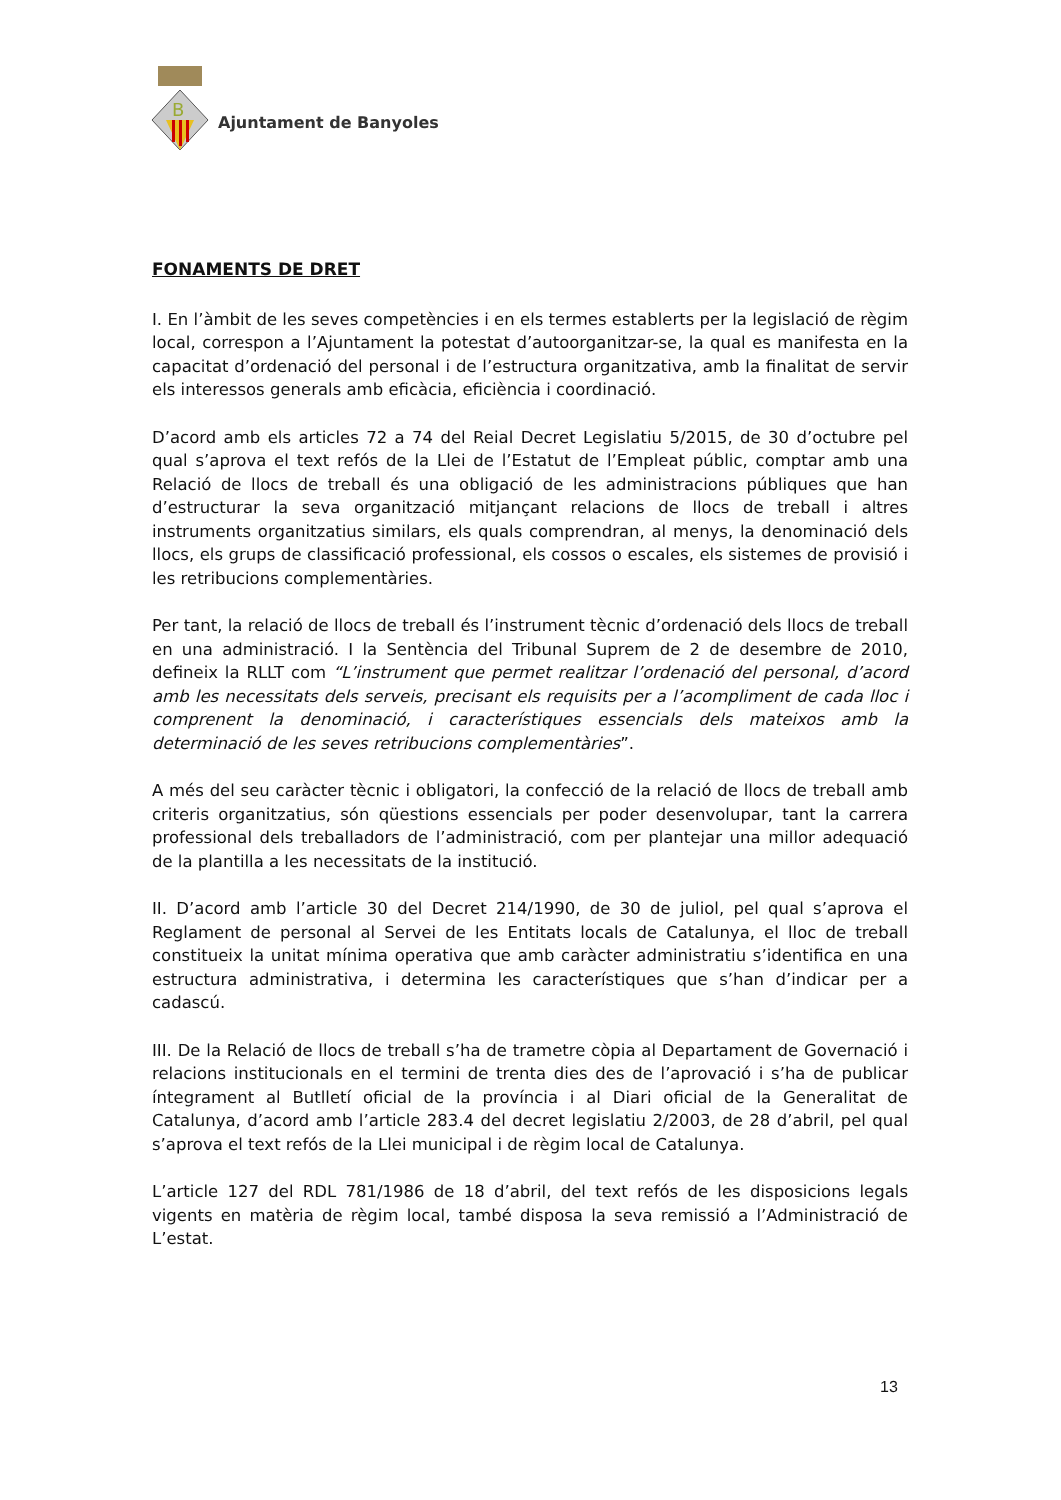B
Ajuntament de Banyoles
FONAMENTS DE DRET
I. En l’àmbit de les seves competències i en els termes establerts per la legislació de règim local, correspon a l’Ajuntament la potestat d’autoorganitzar-se, la qual es manifesta en la capacitat d’ordenació del personal i de l’estructura organitzativa, amb la finalitat de servir els interessos generals amb eficàcia, eficiència i coordinació.
D’acord amb els articles 72 a 74 del Reial Decret Legislatiu 5/2015, de 30 d’octubre pel qual s’aprova el text refós de la Llei de l’Estatut de l’Empleat públic, comptar amb una Relació de llocs de treball és una obligació de les administracions públiques que han d’estructurar la seva organització mitjançant relacions de llocs de treball i altres instruments organitzatius similars, els quals comprendran, al menys, la denominació dels llocs, els grups de classificació professional, els cossos o escales, els sistemes de provisió i les retribucions complementàries.
Per tant, la relació de llocs de treball és l’instrument tècnic d’ordenació dels llocs de treball en una administració. I la Sentència del Tribunal Suprem de 2 de desembre de 2010, defineix la RLLT com “L’instrument que permet realitzar l’ordenació del personal, d’acord amb les necessitats dels serveis, precisant els requisits per a l’acompliment de cada lloc i comprenent la denominació, i característiques essencials dels mateixos amb la determinació de les seves retribucions complementàries”.
A més del seu caràcter tècnic i obligatori, la confecció de la relació de llocs de treball amb criteris organitzatius, són qüestions essencials per poder desenvolupar, tant la carrera professional dels treballadors de l’administració, com per plantejar una millor adequació de la plantilla a les necessitats de la institució.
II. D’acord amb l’article 30 del Decret 214/1990, de 30 de juliol, pel qual s’aprova el Reglament de personal al Servei de les Entitats locals de Catalunya, el lloc de treball constitueix la unitat mínima operativa que amb caràcter administratiu s’identifica en una estructura administrativa, i determina les característiques que s’han d’indicar per a cadascú.
III. De la Relació de llocs de treball s’ha de trametre còpia al Departament de Governació i relacions institucionals en el termini de trenta dies des de l’aprovació i s’ha de publicar íntegrament al Butlletí oficial de la província i al Diari oficial de la Generalitat de Catalunya, d’acord amb l’article 283.4 del decret legislatiu 2/2003, de 28 d’abril, pel qual s’aprova el text refós de la Llei municipal i de règim local de Catalunya.
L’article 127 del RDL 781/1986 de 18 d’abril, del text refós de les disposicions legals vigents en matèria de règim local, també disposa la seva remissió a l’Administració de L’estat.
13